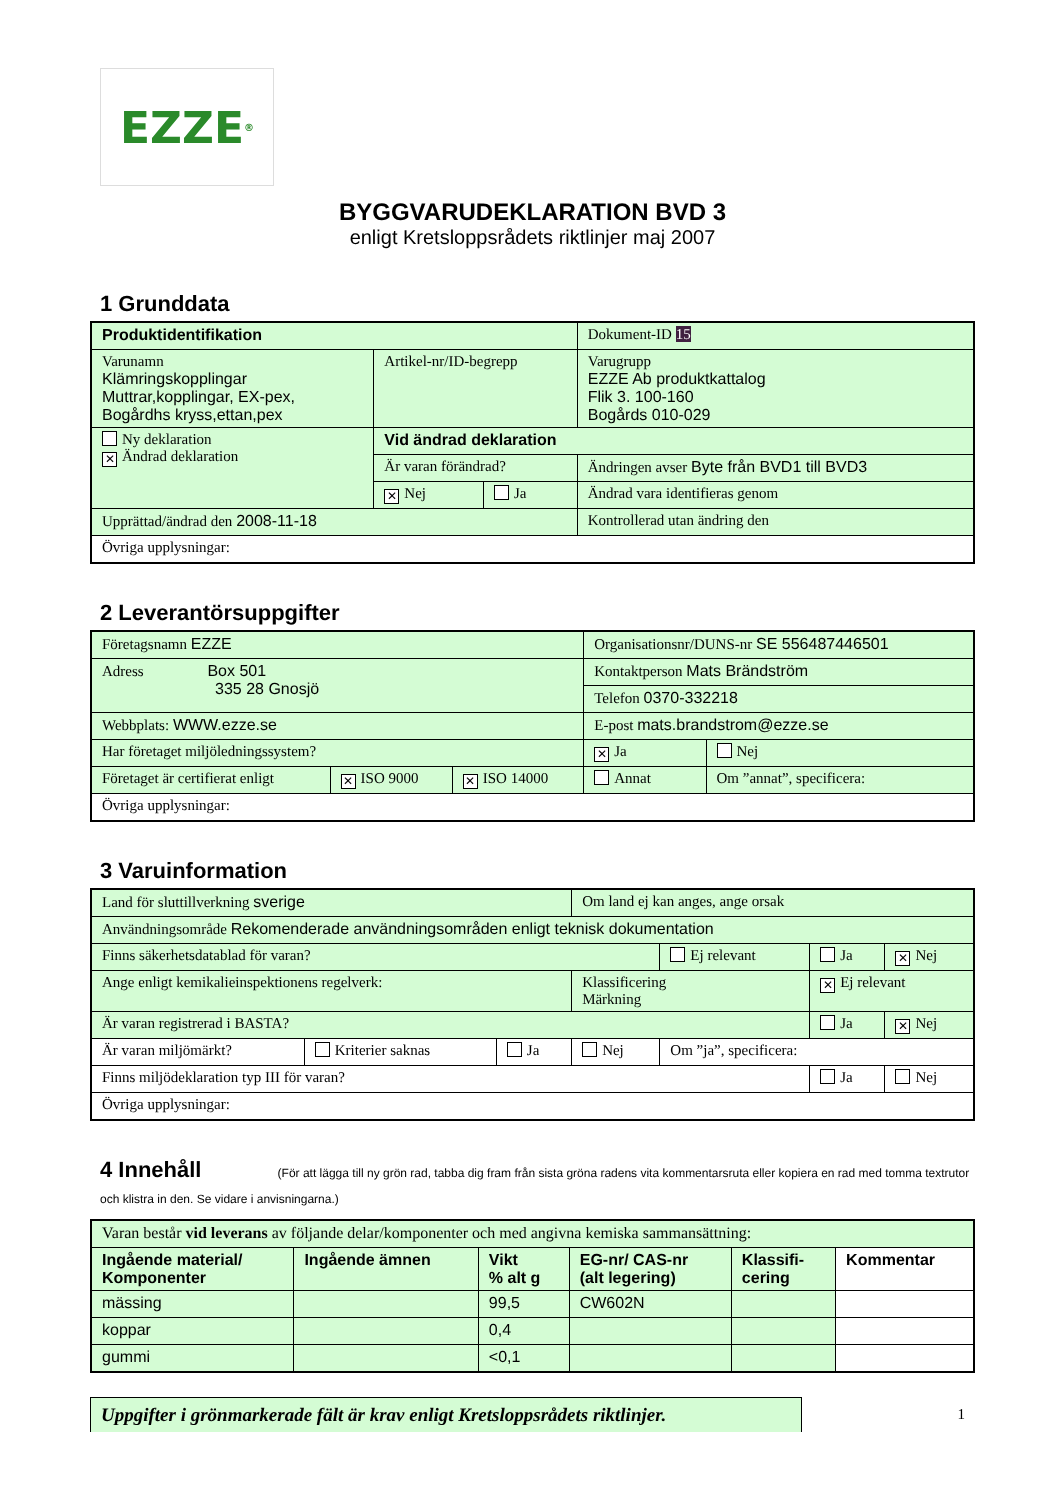EZZE<sup>®</sup>
BYGGVARUDEKLARATION BVD 3
enligt Kretsloppsrådets riktlinjer maj 2007
1 Grunddata
| Produktidentifikation | | | Dokument-ID 15 |
| Varunamn Klämringskopplingar Muttrar,kopplingar, EX-pex, Bogårdhs kryss,ettan,pex | Artikel-nr/ID-begrepp | | Varugrupp EZZE Ab produktkattalog Flik 3. 100-160 Bogårds 010-029 |
| Ny deklaration ✕ Ändrad deklaration | Vid ändrad deklaration | | |
| | Är varan förändrad? | | Ändringen avser Byte från BVD1 till BVD3 |
| | ✕ Nej | Ja | Ändrad vara identifieras genom |
| Upprättad/ändrad den 2008-11-18 | | | Kontrollerad utan ändring den |
| Övriga upplysningar: | | | |
2 Leverantörsuppgifter
| Företagsnamn EZZE | | | Organisationsnr/DUNS-nr SE 556487446501 | |
| Adress Box 501 335 28 Gnosjö | | | Kontaktperson Mats Brändström | |
| | | | Telefon 0370-332218 | |
| Webbplats: WWW.ezze.se | | | E-post mats.brandstrom@ezze.se | |
| Har företaget miljöledningssystem? | | | ✕ Ja | Nej |
| Företaget är certifierat enligt | ✕ ISO 9000 | ✕ ISO 14000 | Annat | Om ”annat”, specificera: |
| Övriga upplysningar: | | | | |
3 Varuinformation
| Land för sluttillverkning sverige | | | Om land ej kan anges, ange orsak | | | |
| Användningsområde Rekomenderade användningsområden enligt teknisk dokumentation | | | | | | |
| Finns säkerhetsdatablad för varan? | | | | Ej relevant | Ja | ✕ Nej |
| Ange enligt kemikalieinspektionens regelverk: | | | Klassificering Märkning | | ✕ Ej relevant | |
| Är varan registrerad i BASTA? | | | | | Ja | ✕ Nej |
| Är varan miljömärkt? | Kriterier saknas | Ja | Nej | Om ”ja”, specificera: | | |
| Finns miljödeklaration typ III för varan? | | | | | Ja | Nej |
| Övriga upplysningar: | | | | | | |
4 Innehåll (För att lägga till ny grön rad, tabba dig fram från sista gröna radens vita kommentarsruta eller kopiera en rad med tomma textrutor och klistra in den. Se vidare i anvisningarna.)
| Varan består vid leverans av följande delar/komponenter och med angivna kemiska sammansättning: | | | | | |
| Ingående material/ Komponenter | Ingående ämnen | Vikt % alt g | EG-nr/ CAS-nr (alt legering) | Klassifi- cering | Kommentar |
| mässing | | 99,5 | CW602N | | |
| koppar | | 0,4 | | | |
| gummi | | <0,1 | | | |
Uppgifter i grönmarkerade fält är krav enligt Kretsloppsrådets riktlinjer.
1